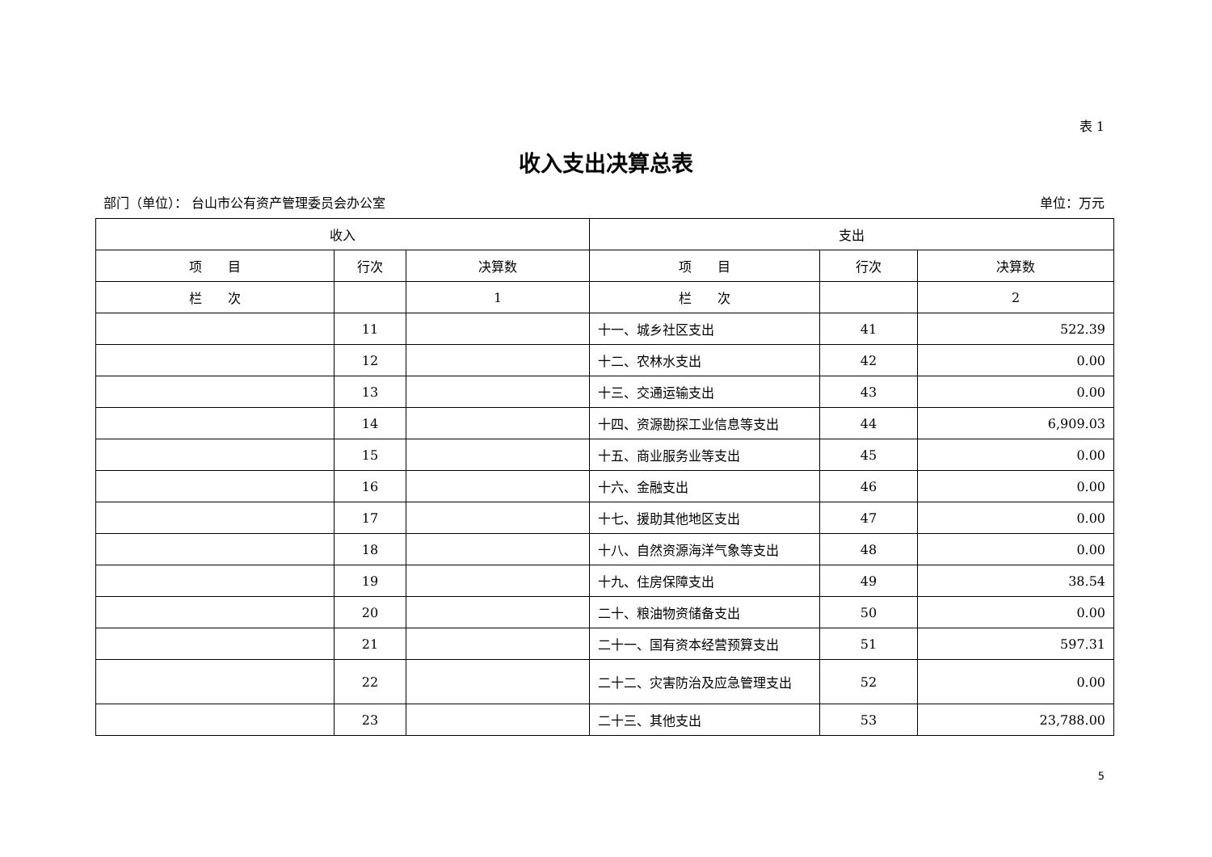表 1
收入支出决算总表
部门（单位）： 台山市公有资产管理委员会办公室 单位：万元
| 收入 | | | 支出 | | |
| --- | --- | --- | --- | --- | --- |
| 项 目 | 行次 | 决算数 | 项 目 | 行次 | 决算数 |
| 栏 次 | | 1 | 栏 次 | | 2 |
| | 11 | | 十一、城乡社区支出 | 41 | 522.39 |
| | 12 | | 十二、农林水支出 | 42 | 0.00 |
| | 13 | | 十三、交通运输支出 | 43 | 0.00 |
| | 14 | | 十四、资源勘探工业信息等支出 | 44 | 6,909.03 |
| | 15 | | 十五、商业服务业等支出 | 45 | 0.00 |
| | 16 | | 十六、金融支出 | 46 | 0.00 |
| | 17 | | 十七、援助其他地区支出 | 47 | 0.00 |
| | 18 | | 十八、自然资源海洋气象等支出 | 48 | 0.00 |
| | 19 | | 十九、住房保障支出 | 49 | 38.54 |
| | 20 | | 二十、粮油物资储备支出 | 50 | 0.00 |
| | 21 | | 二十一、国有资本经营预算支出 | 51 | 597.31 |
| | 22 | | 二十二、灾害防治及应急管理支出 | 52 | 0.00 |
| | 23 | | 二十三、其他支出 | 53 | 23,788.00 |
5